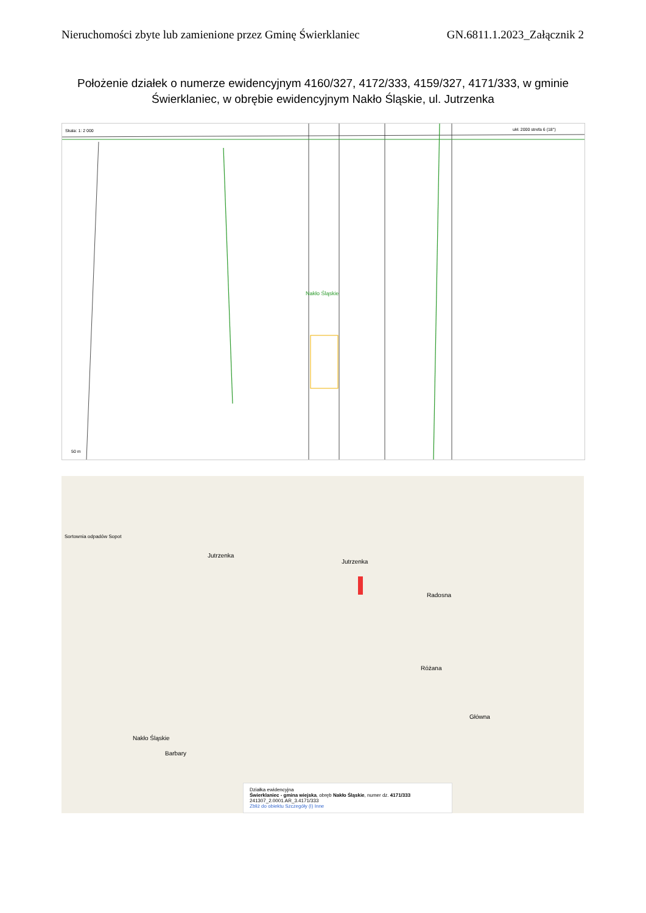Nieruchomości zbyte lub zamienione przez Gminę Świerklaniec GN.6811.1.2023_Załącznik 2
Położenie działek o numerze ewidencyjnym 4160/327, 4172/333, 4159/327, 4171/333, w gminie Świerklaniec, w obrębie ewidencyjnym Nakło Śląskie, ul. Jutrzenka
Skala: 1: 2 000
Nakło Śląskie
ukł. 2000 strefa 6 (18°)
50 m
Jutrzenka
Jutrzenka
Radosna
Różana
Nakło Śląskie
Główna
Barbary
Sortownia odpadów Sopot
Działka ewidencyjna
Świerklaniec - gmina wiejska, obręb Nakło Śląskie, numer dz. 4171/333
241307_2.0001.AR_3.4171/333
Zbliż do obiektu Szczegóły (I) Inne